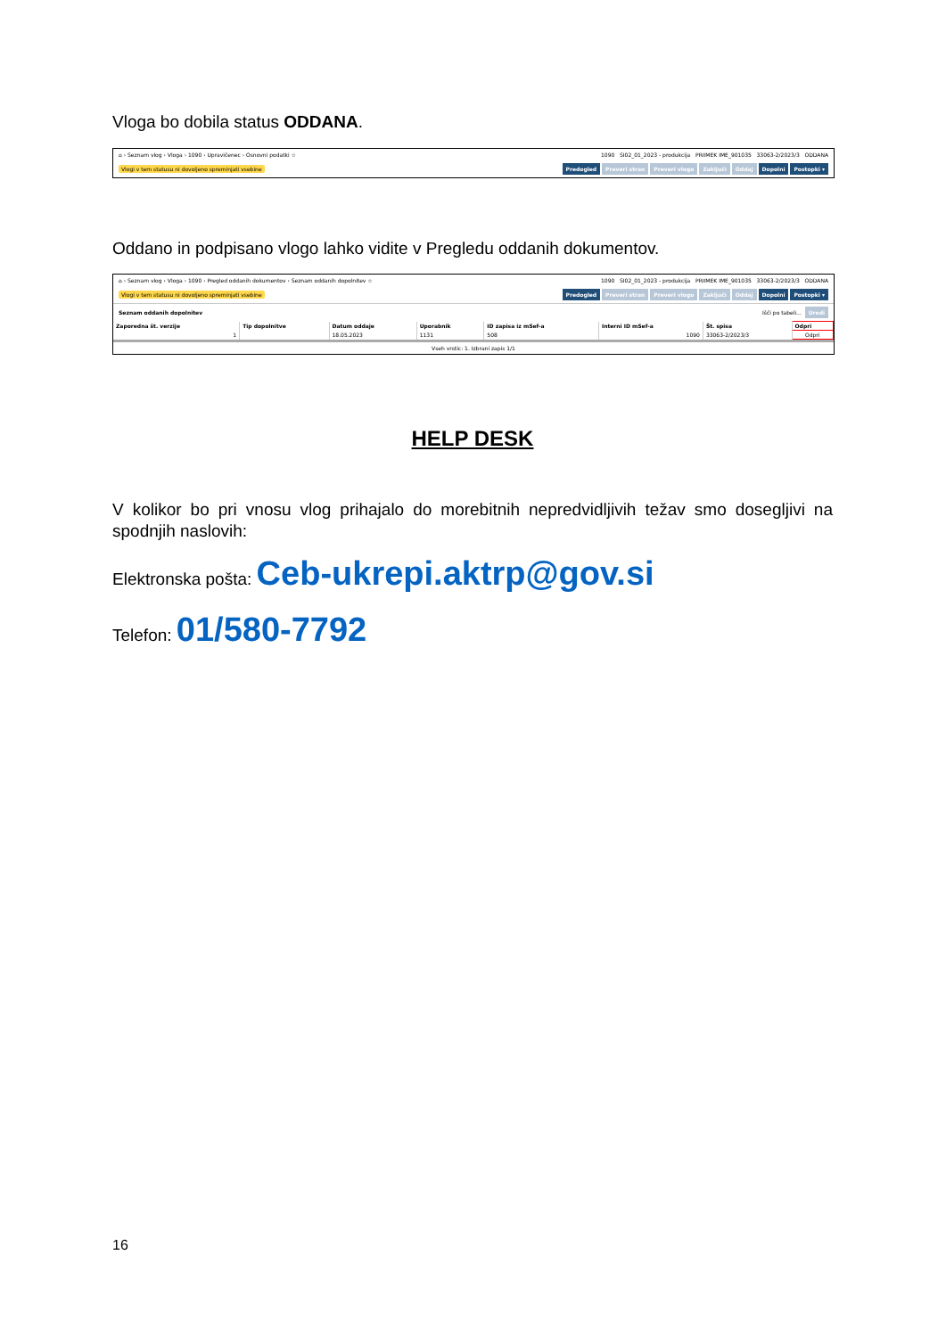Vloga bo dobila status ODDANA.
⌂ › Seznam vlog › Vloga › 1090 › Upravičenec › Osnovni podatki ☆ 1090 SI02_01_2023 - produkcija PRIIMEK IME_901035 33063-2/2023/3 ODDANA
Vlogi v tem statusu ni dovoljeno spreminjati vsebine Predogled Preveri stran Preveri vlogo Zaključi Oddaj Dopolni Postopki ▾
Oddano in podpisano vlogo lahko vidite v Pregledu oddanih dokumentov.
⌂ › Seznam vlog › Vloga › 1090 › Pregled oddanih dokumentov › Seznam oddanih dopolnitev ☆ 1090 SI02_01_2023 - produkcija PRIIMEK IME_901035 33063-2/2023/3 ODDANA
Vlogi v tem statusu ni dovoljeno spreminjati vsebine Predogled Preveri stran Preveri vlogo Zaključi Oddaj Dopolni Postopki ▾
Seznam oddanih dopolnitev Išči po tabeli... Uredi
| Zaporedna št. verzije | Tip dopolnitve | Datum oddaje | Uporabnik | ID zapisa iz mSef-a | Interni ID mSef-a | Št. spisa | Odpri |
| --- | --- | --- | --- | --- | --- | --- | --- |
| 1 | | 18.05.2023 | 1131 | 508 | 1090 | 33063-2/2023/3 | Odpri |
Vseh vrstic: 1. Izbrani zapis 1/1
HELP DESK
V kolikor bo pri vnosu vlog prihajalo do morebitnih nepredvidljivih težav smo dosegljivi na spodnjih naslovih:
Elektronska pošta: Ceb-ukrepi.aktrp@gov.si
Telefon: 01/580-7792
16